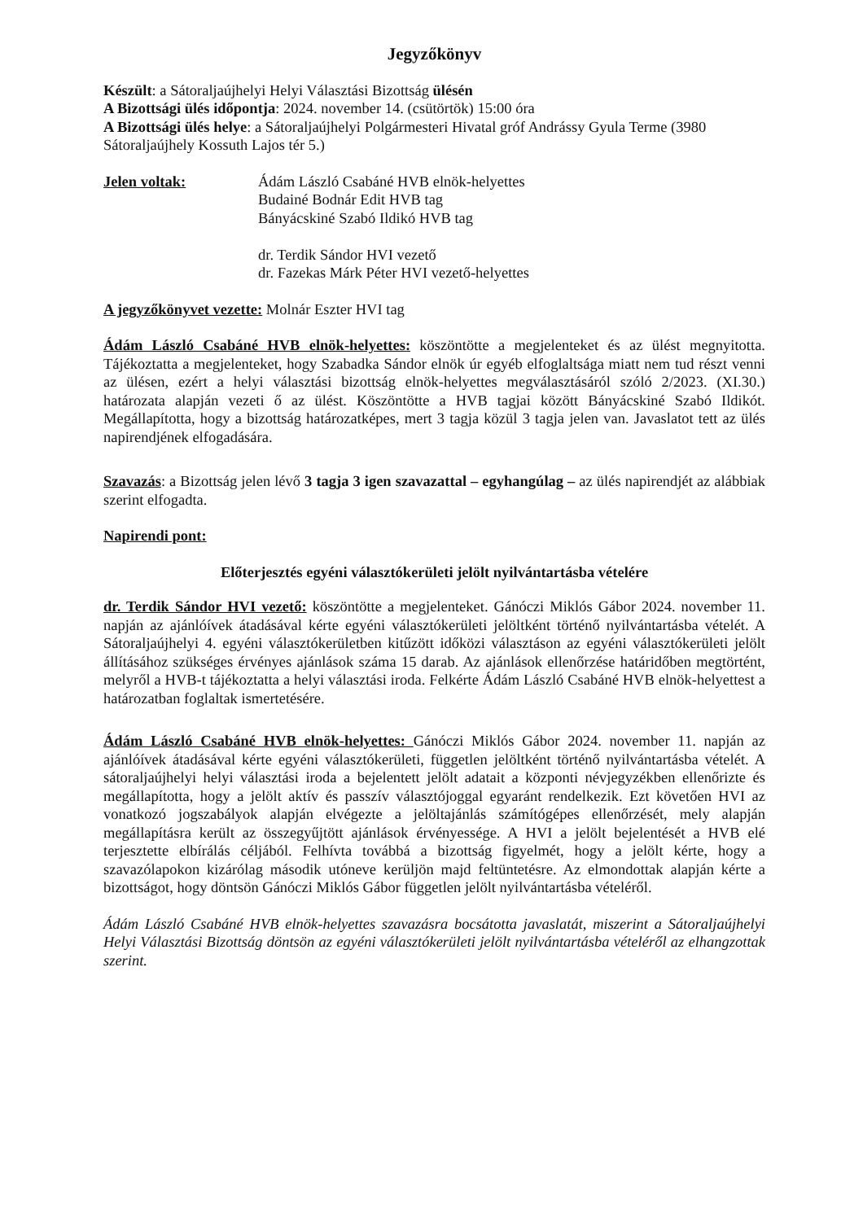Jegyzőkönyv
Készült: a Sátoraljaújhelyi Helyi Választási Bizottság ülésén
A Bizottsági ülés időpontja: 2024. november 14. (csütörtök) 15:00 óra
A Bizottsági ülés helye: a Sátoraljaújhelyi Polgármesteri Hivatal gróf Andrássy Gyula Terme (3980 Sátoraljaújhely Kossuth Lajos tér 5.)
Jelen voltak: Ádám László Csabáné HVB elnök-helyettes
Budainé Bodnár Edit HVB tag
Bányácskiné Szabó Ildikó HVB tag
dr. Terdik Sándor HVI vezető
dr. Fazekas Márk Péter HVI vezető-helyettes
A jegyzőkönyvet vezette: Molnár Eszter HVI tag
Ádám László Csabáné HVB elnök-helyettes: köszöntötte a megjelenteket és az ülést megnyitotta. Tájékoztatta a megjelenteket, hogy Szabadka Sándor elnök úr egyéb elfoglaltsága miatt nem tud részt venni az ülésen, ezért a helyi választási bizottság elnök-helyettes megválasztásáról szóló 2/2023. (XI.30.) határozata alapján vezeti ő az ülést. Köszöntötte a HVB tagjai között Bányácskiné Szabó Ildikót. Megállapította, hogy a bizottság határozatképes, mert 3 tagja közül 3 tagja jelen van. Javaslatot tett az ülés napirendjének elfogadására.
Szavazás: a Bizottság jelen lévő 3 tagja 3 igen szavazattal – egyhangúlag – az ülés napirendjét az alábbiak szerint elfogadta.
Napirendi pont:
Előterjesztés egyéni választókerületi jelölt nyilvántartásba vételére
dr. Terdik Sándor HVI vezető: köszöntötte a megjelenteket. Gánóczi Miklós Gábor 2024. november 11. napján az ajánlóívek átadásával kérte egyéni választókerületi jelöltként történő nyilvántartásba vételét. A Sátoraljaújhelyi 4. egyéni választókerületben kitűzött időközi választáson az egyéni választókerületi jelölt állításához szükséges érvényes ajánlások száma 15 darab. Az ajánlások ellenőrzése határidőben megtörtént, melyről a HVB-t tájékoztatta a helyi választási iroda. Felkérte Ádám László Csabáné HVB elnök-helyettest a határozatban foglaltak ismertetésére.
Ádám László Csabáné HVB elnök-helyettes: Gánóczi Miklós Gábor 2024. november 11. napján az ajánlóívek átadásával kérte egyéni választókerületi, független jelöltként történő nyilvántartásba vételét. A sátoraljaújhelyi helyi választási iroda a bejelentett jelölt adatait a központi névjegyzékben ellenőrizte és megállapította, hogy a jelölt aktív és passzív választójoggal egyaránt rendelkezik. Ezt követően HVI az vonatkozó jogszabályok alapján elvégezte a jelöltajánlás számítógépes ellenőrzését, mely alapján megállapításra került az összegyűjtött ajánlások érvényessége. A HVI a jelölt bejelentését a HVB elé terjesztette elbírálás céljából. Felhívta továbbá a bizottság figyelmét, hogy a jelölt kérte, hogy a szavazólapokon kizárólag második utóneve kerüljön majd feltüntetésre. Az elmondottak alapján kérte a bizottságot, hogy döntsön Gánóczi Miklós Gábor független jelölt nyilvántartásba vételéről.
Ádám László Csabáné HVB elnök-helyettes szavazásra bocsátotta javaslatát, miszerint a Sátoraljaújhelyi Helyi Választási Bizottság döntsön az egyéni választókerületi jelölt nyilvántartásba vételéről az elhangzottak szerint.